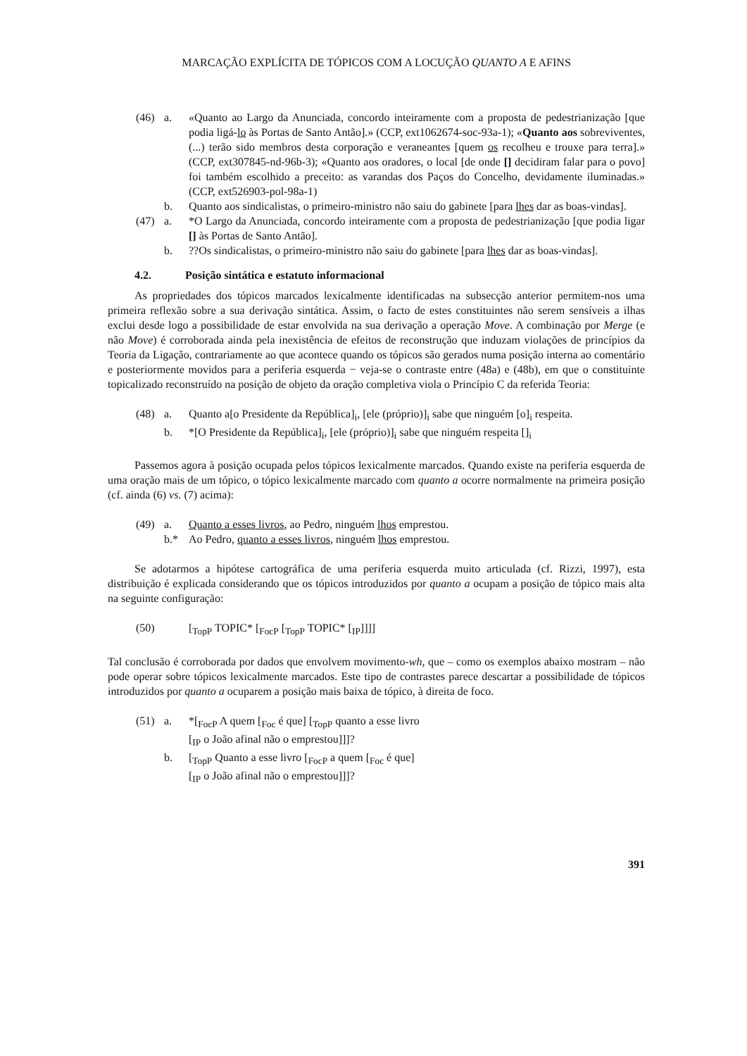MARCAÇÃO EXPLÍCITA DE TÓPICOS COM A LOCUÇÃO QUANTO A E AFINS
(46) a.
«Quanto ao Largo da Anunciada, concordo inteiramente com a proposta de pedestrianização [que podia ligá-lo às Portas de Santo Antão].» (CCP, ext1062674-soc-93a-1); «Quanto aos sobreviventes, (...) terão sido membros desta corporação e veraneantes [quem os recolheu e trouxe para terra].» (CCP, ext307845-nd-96b-3); «Quanto aos oradores, o local [de onde [] decidiram falar para o povo] foi também escolhido a preceito: as varandas dos Paços do Concelho, devidamente iluminadas.» (CCP, ext526903-pol-98a-1)
b.
Quanto aos sindicalistas, o primeiro-ministro não saiu do gabinete [para lhes dar as boas-vindas].
(47) a.
*O Largo da Anunciada, concordo inteiramente com a proposta de pedestrianização [que podia ligar [] às Portas de Santo Antão].
b.
??Os sindicalistas, o primeiro-ministro não saiu do gabinete [para lhes dar as boas-vindas].
4.2. Posição sintática e estatuto informacional
As propriedades dos tópicos marcados lexicalmente identificadas na subsecção anterior permitem-nos uma primeira reflexão sobre a sua derivação sintática. Assim, o facto de estes constituintes não serem sensíveis a ilhas exclui desde logo a possibilidade de estar envolvida na sua derivação a operação Move. A combinação por Merge (e não Move) é corroborada ainda pela inexistência de efeitos de reconstrução que induzam violações de princípios da Teoria da Ligação, contrariamente ao que acontece quando os tópicos são gerados numa posição interna ao comentário e posteriormente movidos para a periferia esquerda − veja-se o contraste entre (48a) e (48b), em que o constituinte topicalizado reconstruído na posição de objeto da oração completiva viola o Princípio C da referida Teoria:
(48) a.
Quanto a[o Presidente da República]<sub>i</sub>, [ele (próprio)]<sub>i</sub> sabe que ninguém [o]<sub>i</sub> respeita.
b.
*[O Presidente da República]<sub>i</sub>, [ele (próprio)]<sub>i</sub> sabe que ninguém respeita []<sub>i</sub>
Passemos agora à posição ocupada pelos tópicos lexicalmente marcados. Quando existe na periferia esquerda de uma oração mais de um tópico, o tópico lexicalmente marcado com quanto a ocorre normalmente na primeira posição (cf. ainda (6) vs. (7) acima):
(49) a.
Quanto a esses livros, ao Pedro, ninguém lhos emprestou.
b.*
Ao Pedro, quanto a esses livros, ninguém lhos emprestou.
Se adotarmos a hipótese cartográfica de uma periferia esquerda muito articulada (cf. Rizzi, 1997), esta distribuição é explicada considerando que os tópicos introduzidos por quanto a ocupam a posição de tópico mais alta na seguinte configuração:
(50)
[<sub>TopP</sub> TOPIC* [<sub>FocP</sub> [<sub>TopP</sub> TOPIC* [<sub>IP</sub>]]]]
Tal conclusão é corroborada por dados que envolvem movimento-wh, que – como os exemplos abaixo mostram – não pode operar sobre tópicos lexicalmente marcados. Este tipo de contrastes parece descartar a possibilidade de tópicos introduzidos por quanto a ocuparem a posição mais baixa de tópico, à direita de foco.
(51) a.
*[<sub>FocP</sub> A quem [<sub>Foc</sub> é que] [<sub>TopP</sub> quanto a esse livro
[<sub>IP</sub> o João afinal não o emprestou]]]?
b.
[<sub>TopP</sub> Quanto a esse livro [<sub>FocP</sub> a quem [<sub>Foc</sub> é que]
[<sub>IP</sub> o João afinal não o emprestou]]]?
391